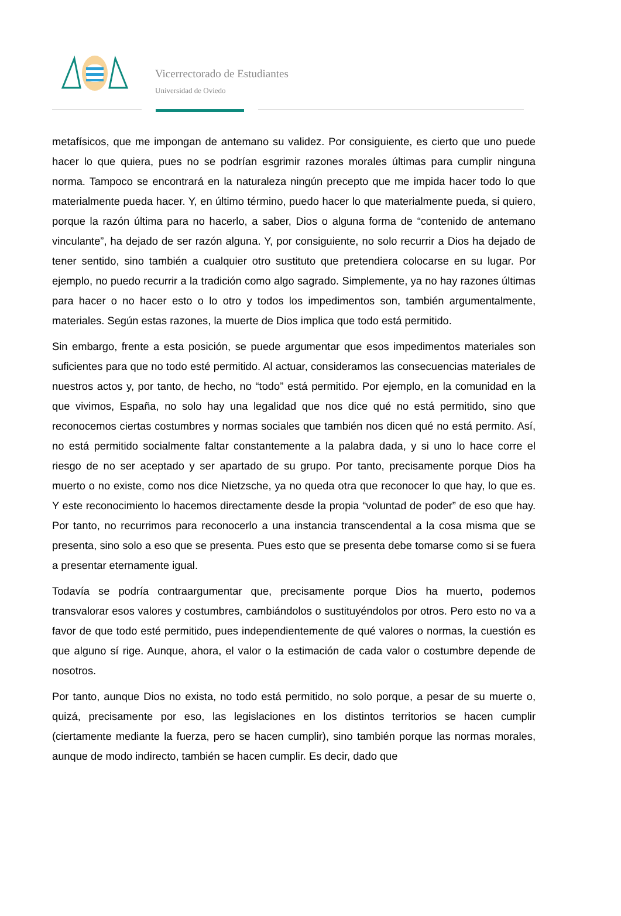Vicerrectorado de Estudiantes
Universidad de Oviedo
metafísicos, que me impongan de antemano su validez. Por consiguiente, es cierto que uno puede hacer lo que quiera, pues no se podrían esgrimir razones morales últimas para cumplir ninguna norma. Tampoco se encontrará en la naturaleza ningún precepto que me impida hacer todo lo que materialmente pueda hacer. Y, en último término, puedo hacer lo que materialmente pueda, si quiero, porque la razón última para no hacerlo, a saber, Dios o alguna forma de “contenido de antemano vinculante”, ha dejado de ser razón alguna. Y, por consiguiente, no solo recurrir a Dios ha dejado de tener sentido, sino también a cualquier otro sustituto que pretendiera colocarse en su lugar. Por ejemplo, no puedo recurrir a la tradición como algo sagrado. Simplemente, ya no hay razones últimas para hacer o no hacer esto o lo otro y todos los impedimentos son, también argumentalmente, materiales. Según estas razones, la muerte de Dios implica que todo está permitido.
Sin embargo, frente a esta posición, se puede argumentar que esos impedimentos materiales son suficientes para que no todo esté permitido. Al actuar, consideramos las consecuencias materiales de nuestros actos y, por tanto, de hecho, no “todo” está permitido. Por ejemplo, en la comunidad en la que vivimos, España, no solo hay una legalidad que nos dice qué no está permitido, sino que reconocemos ciertas costumbres y normas sociales que también nos dicen qué no está permito. Así, no está permitido socialmente faltar constantemente a la palabra dada, y si uno lo hace corre el riesgo de no ser aceptado y ser apartado de su grupo. Por tanto, precisamente porque Dios ha muerto o no existe, como nos dice Nietzsche, ya no queda otra que reconocer lo que hay, lo que es. Y este reconocimiento lo hacemos directamente desde la propia “voluntad de poder” de eso que hay. Por tanto, no recurrimos para reconocerlo a una instancia transcendental a la cosa misma que se presenta, sino solo a eso que se presenta. Pues esto que se presenta debe tomarse como si se fuera a presentar eternamente igual.
Todavía se podría contraargumentar que, precisamente porque Dios ha muerto, podemos transvalorar esos valores y costumbres, cambiándolos o sustituyéndolos por otros. Pero esto no va a favor de que todo esté permitido, pues independientemente de qué valores o normas, la cuestión es que alguno sí rige. Aunque, ahora, el valor o la estimación de cada valor o costumbre depende de nosotros.
Por tanto, aunque Dios no exista, no todo está permitido, no solo porque, a pesar de su muerte o, quizá, precisamente por eso, las legislaciones en los distintos territorios se hacen cumplir (ciertamente mediante la fuerza, pero se hacen cumplir), sino también porque las normas morales, aunque de modo indirecto, también se hacen cumplir. Es decir, dado que